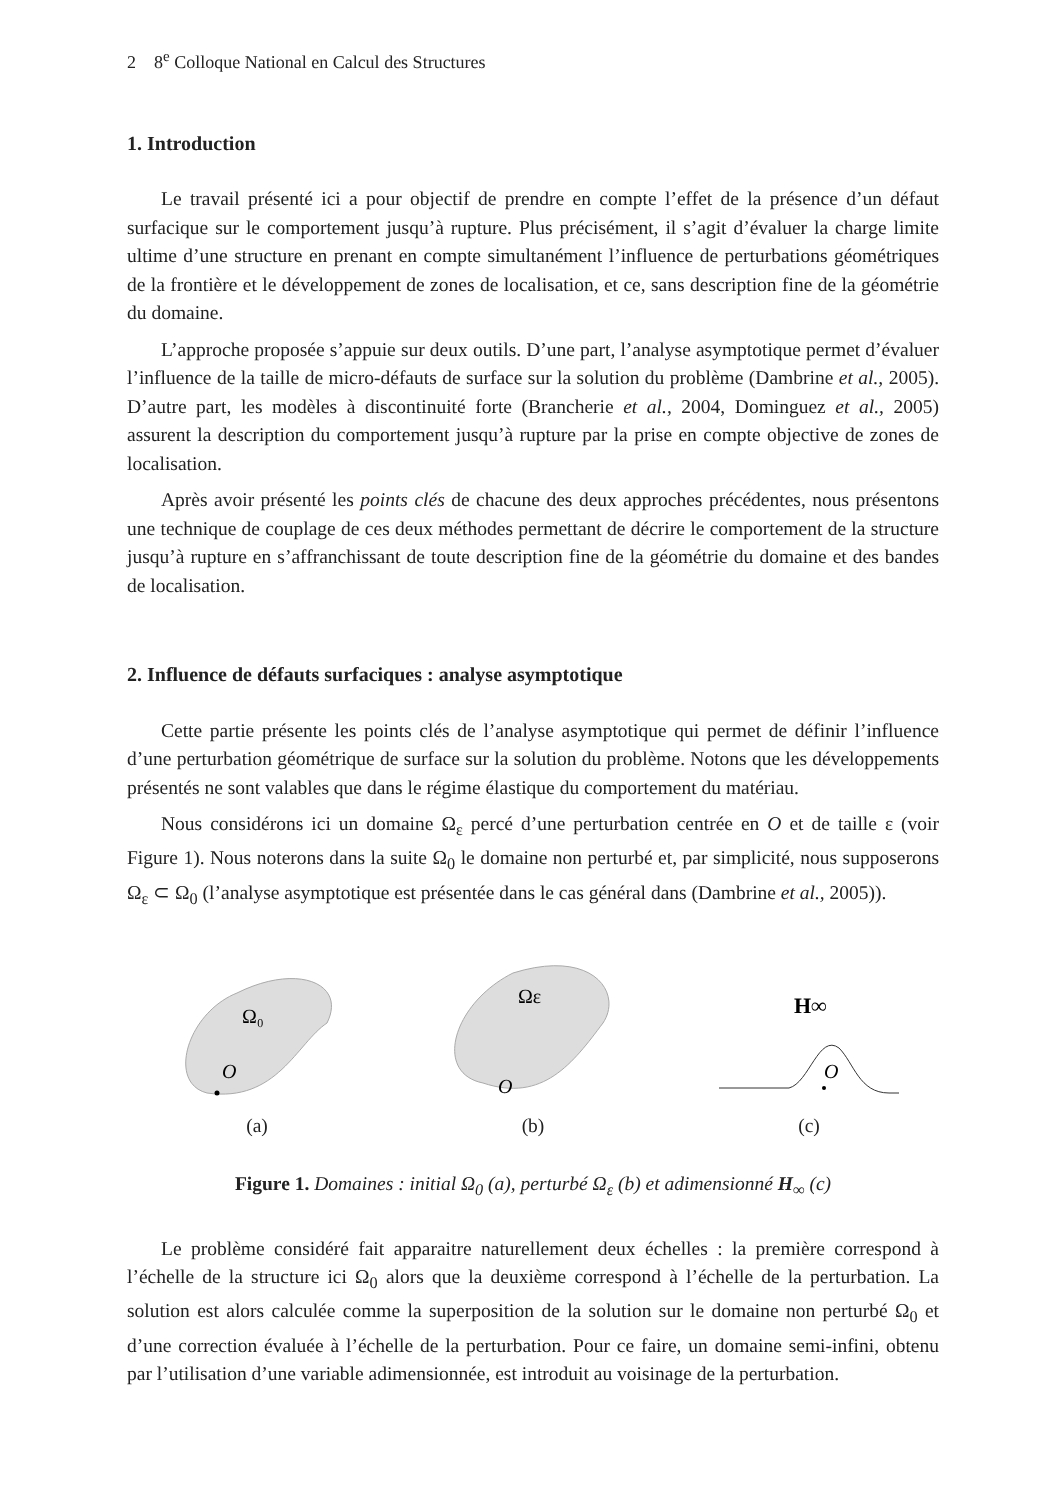2 8<sup>e</sup> Colloque National en Calcul des Structures
1. Introduction
Le travail présenté ici a pour objectif de prendre en compte l’effet de la présence d’un défaut surfacique sur le comportement jusqu’à rupture. Plus précisément, il s’agit d’évaluer la charge limite ultime d’une structure en prenant en compte simultanément l’influence de perturbations géométriques de la frontière et le développement de zones de localisation, et ce, sans description fine de la géométrie du domaine.
L’approche proposée s’appuie sur deux outils. D’une part, l’analyse asymptotique permet d’évaluer l’influence de la taille de micro-défauts de surface sur la solution du problème (Dambrine et al., 2005). D’autre part, les modèles à discontinuité forte (Brancherie et al., 2004, Dominguez et al., 2005) assurent la description du comportement jusqu’à rupture par la prise en compte objective de zones de localisation.
Après avoir présenté les points clés de chacune des deux approches précédentes, nous présentons une technique de couplage de ces deux méthodes permettant de décrire le comportement de la structure jusqu’à rupture en s’affranchissant de toute description fine de la géométrie du domaine et des bandes de localisation.
2. Influence de défauts surfaciques : analyse asymptotique
Cette partie présente les points clés de l’analyse asymptotique qui permet de définir l’influence d’une perturbation géométrique de surface sur la solution du problème. Notons que les développements présentés ne sont valables que dans le régime élastique du comportement du matériau.
Nous considérons ici un domaine Ω<sub>ε</sub> percé d’une perturbation centrée en O et de taille ε (voir Figure 1). Nous noterons dans la suite Ω<sub>0</sub> le domaine non perturbé et, par simplicité, nous supposerons Ω<sub>ε</sub> ⊂ Ω<sub>0</sub> (l’analyse asymptotique est présentée dans le cas général dans (Dambrine et al., 2005)).
Ω₀
O
(a)
Ωε
O
(b)
H∞
O
(c)
Figure 1. Domaines : initial Ω<sub>0</sub> (a), perturbé Ω<sub>ε</sub> (b) et adimensionné H<sub>∞</sub> (c)
Le problème considéré fait apparaitre naturellement deux échelles : la première correspond à l’échelle de la structure ici Ω<sub>0</sub> alors que la deuxième correspond à l’échelle de la perturbation. La solution est alors calculée comme la superposition de la solution sur le domaine non perturbé Ω<sub>0</sub> et d’une correction évaluée à l’échelle de la perturbation. Pour ce faire, un domaine semi-infini, obtenu par l’utilisation d’une variable adimensionnée, est introduit au voisinage de la perturbation.